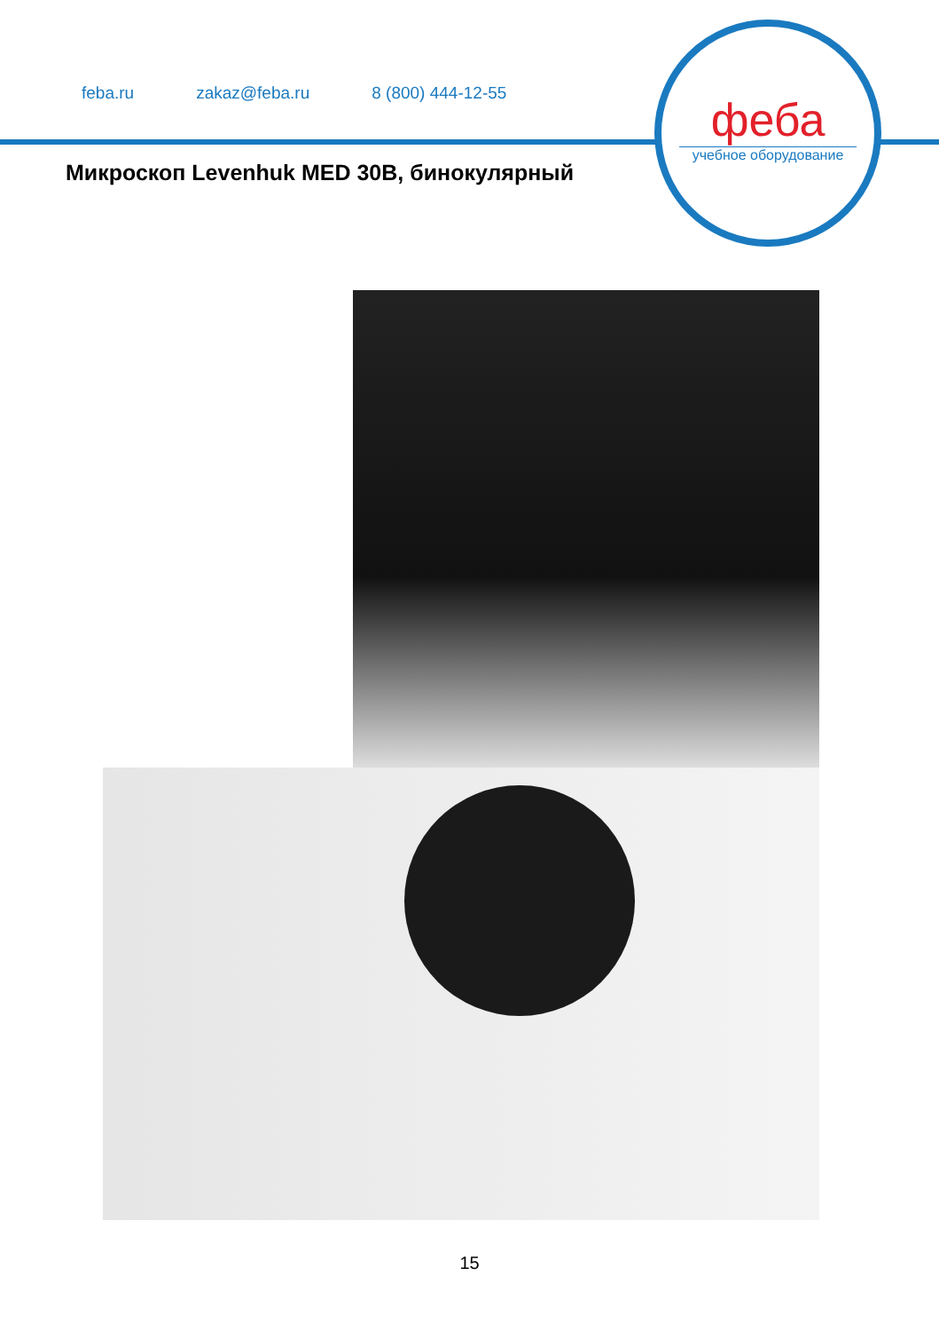feba.ru zakaz@feba.ru 8 (800) 444-12-55
феба
учебное оборудование
Микроскоп Levenhuk MED 30B, бинокулярный
15